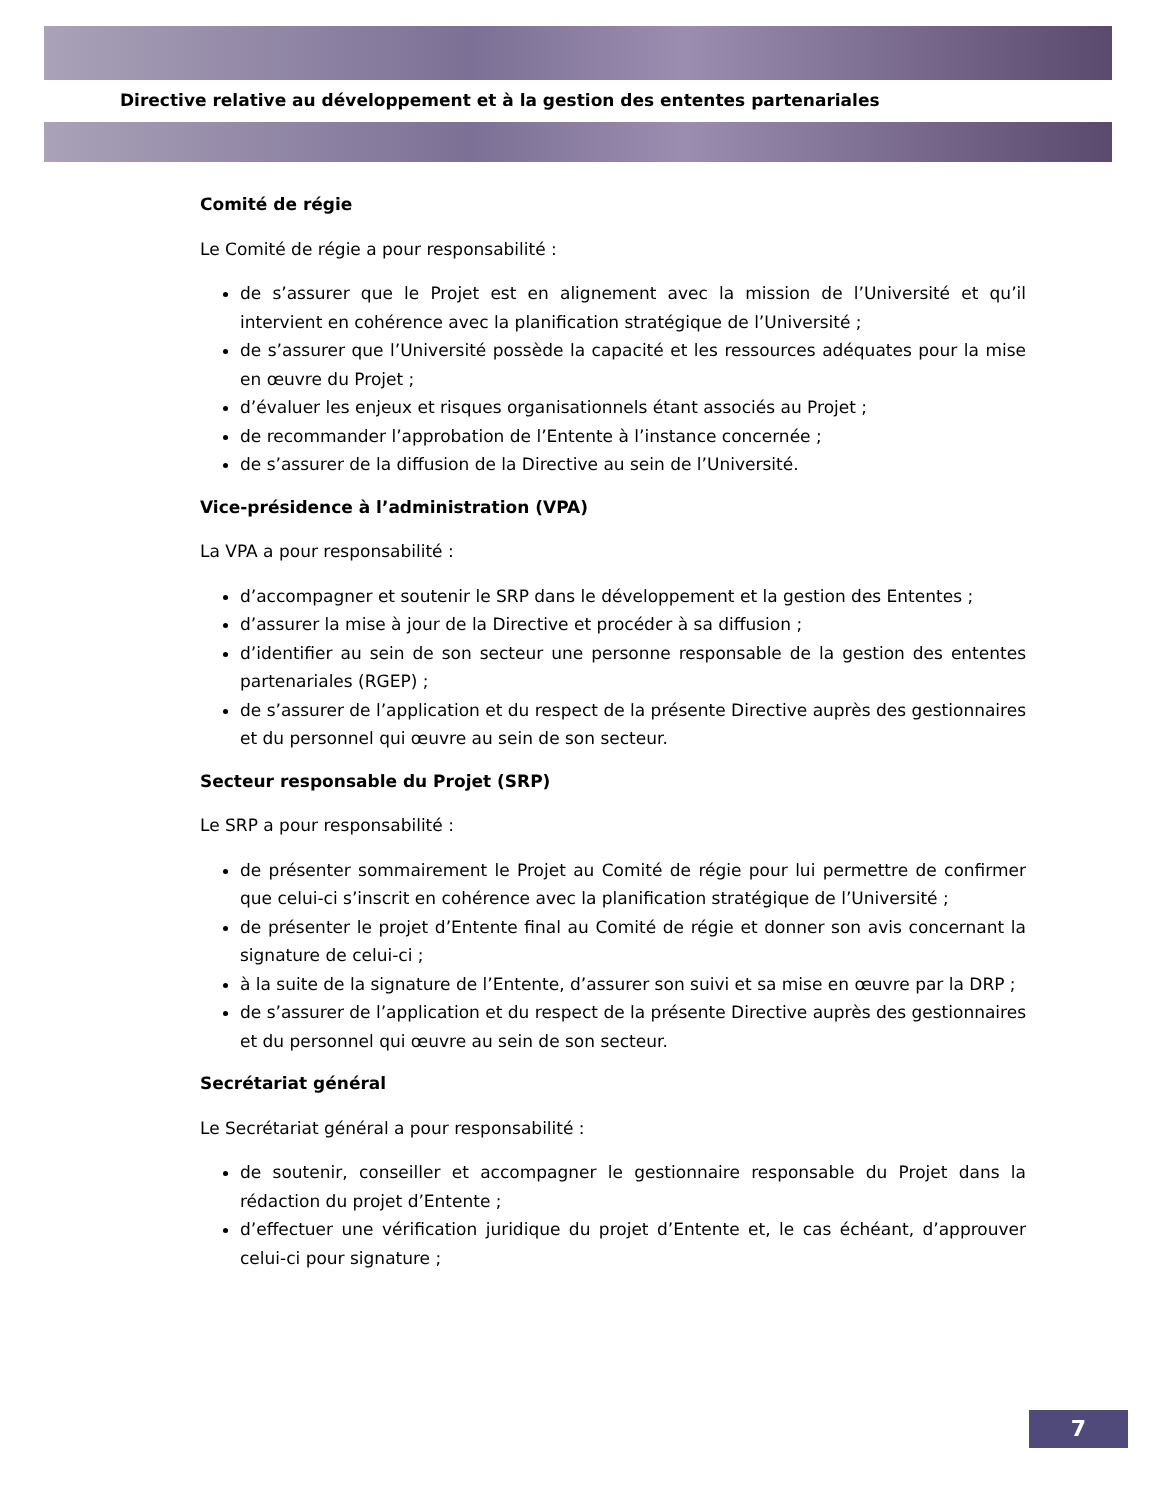Directive relative au développement et à la gestion des ententes partenariales
Comité de régie
Le Comité de régie a pour responsabilité :
de s’assurer que le Projet est en alignement avec la mission de l’Université et qu’il intervient en cohérence avec la planification stratégique de l’Université ;
de s’assurer que l’Université possède la capacité et les ressources adéquates pour la mise en œuvre du Projet ;
d’évaluer les enjeux et risques organisationnels étant associés au Projet ;
de recommander l’approbation de l’Entente à l’instance concernée ;
de s’assurer de la diffusion de la Directive au sein de l’Université.
Vice-présidence à l’administration (VPA)
La VPA a pour responsabilité :
d’accompagner et soutenir le SRP dans le développement et la gestion des Ententes ;
d’assurer la mise à jour de la Directive et procéder à sa diffusion ;
d’identifier au sein de son secteur une personne responsable de la gestion des ententes partenariales (RGEP) ;
de s’assurer de l’application et du respect de la présente Directive auprès des gestionnaires et du personnel qui œuvre au sein de son secteur.
Secteur responsable du Projet (SRP)
Le SRP a pour responsabilité :
de présenter sommairement le Projet au Comité de régie pour lui permettre de confirmer que celui-ci s’inscrit en cohérence avec la planification stratégique de l’Université ;
de présenter le projet d’Entente final au Comité de régie et donner son avis concernant la signature de celui-ci ;
à la suite de la signature de l’Entente, d’assurer son suivi et sa mise en œuvre par la DRP ;
de s’assurer de l’application et du respect de la présente Directive auprès des gestionnaires et du personnel qui œuvre au sein de son secteur.
Secrétariat général
Le Secrétariat général a pour responsabilité :
de soutenir, conseiller et accompagner le gestionnaire responsable du Projet dans la rédaction du projet d’Entente ;
d’effectuer une vérification juridique du projet d’Entente et, le cas échéant, d’approuver celui-ci pour signature ;
7